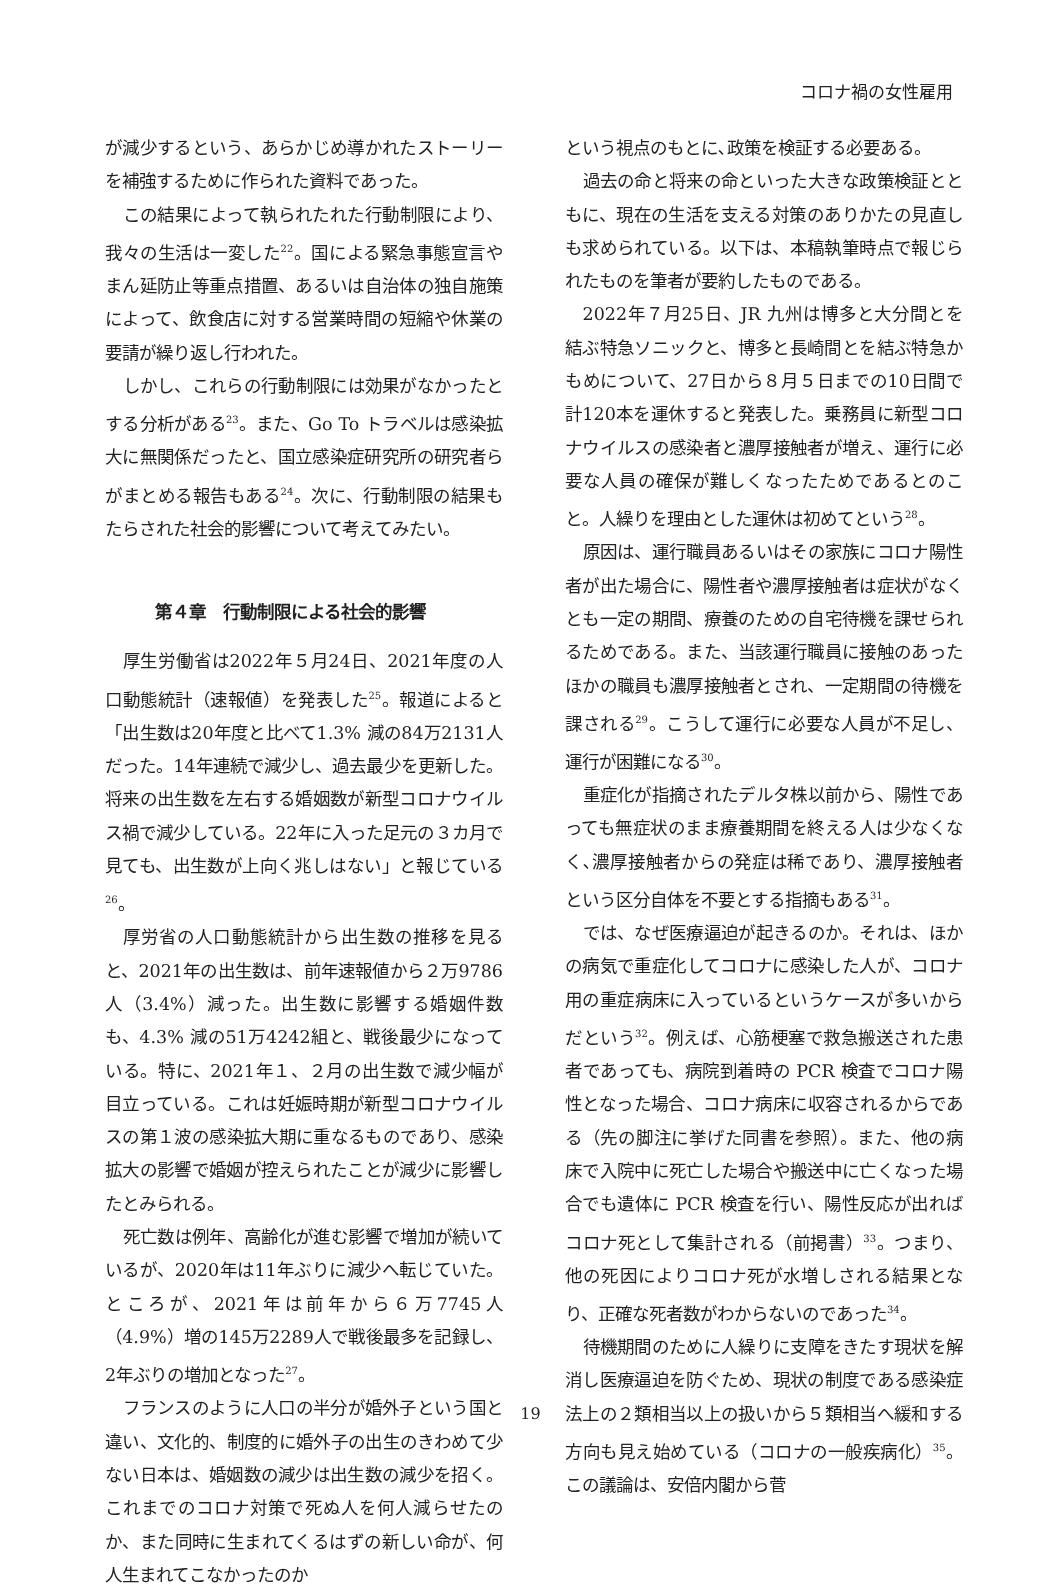コロナ禍の女性雇用
が減少するという、あらかじめ導かれたストーリーを補強するために作られた資料であった。
この結果によって執られたれた行動制限により、我々の生活は一変した<sup>22</sup>。国による緊急事態宣言やまん延防止等重点措置、あるいは自治体の独自施策によって、飲食店に対する営業時間の短縮や休業の要請が繰り返し行われた。
しかし、これらの行動制限には効果がなかったとする分析がある<sup>23</sup>。また、Go To トラベルは感染拡大に無関係だったと、国立感染症研究所の研究者らがまとめる報告もある<sup>24</sup>。次に、行動制限の結果もたらされた社会的影響について考えてみたい。
第４章　行動制限による社会的影響
厚生労働省は2022年５月24日、2021年度の人口動態統計（速報値）を発表した<sup>25</sup>。報道によると「出生数は20年度と比べて1.3% 減の84万2131人だった。14年連続で減少し、過去最少を更新した。将来の出生数を左右する婚姻数が新型コロナウイルス禍で減少している。22年に入った足元の３カ月で見ても、出生数が上向く兆しはない」と報じている<sup>26</sup>。
厚労省の人口動態統計から出生数の推移を見ると、2021年の出生数は、前年速報値から２万9786人（3.4%）減った。出生数に影響する婚姻件数も、4.3% 減の51万4242組と、戦後最少になっている。特に、2021年１、２月の出生数で減少幅が目立っている。これは妊娠時期が新型コロナウイルスの第１波の感染拡大期に重なるものであり、感染拡大の影響で婚姻が控えられたことが減少に影響したとみられる。
死亡数は例年、高齢化が進む影響で増加が続いているが、2020年は11年ぶりに減少へ転じていた。ところが、2021年は前年から６万7745人（4.9%）増の145万2289人で戦後最多を記録し、2年ぶりの増加となった<sup>27</sup>。
フランスのように人口の半分が婚外子という国と違い、文化的、制度的に婚外子の出生のきわめて少ない日本は、婚姻数の減少は出生数の減少を招く。これまでのコロナ対策で死ぬ人を何人減らせたのか、また同時に生まれてくるはずの新しい命が、何人生まれてこなかったのか
という視点のもとに､政策を検証する必要ある。
過去の命と将来の命といった大きな政策検証とともに、現在の生活を支える対策のありかたの見直しも求められている。以下は、本稿執筆時点で報じられたものを筆者が要約したものである。
2022年７月25日、JR 九州は博多と大分間とを結ぶ特急ソニックと、博多と長崎間とを結ぶ特急かもめについて、27日から８月５日までの10日間で計120本を運休すると発表した。乗務員に新型コロナウイルスの感染者と濃厚接触者が増え、運行に必要な人員の確保が難しくなったためであるとのこと。人繰りを理由とした運休は初めてという<sup>28</sup>。
原因は、運行職員あるいはその家族にコロナ陽性者が出た場合に、陽性者や濃厚接触者は症状がなくとも一定の期間、療養のための自宅待機を課せられるためである。また、当該運行職員に接触のあったほかの職員も濃厚接触者とされ、一定期間の待機を課される<sup>29</sup>。こうして運行に必要な人員が不足し、運行が困難になる<sup>30</sup>。
重症化が指摘されたデルタ株以前から、陽性であっても無症状のまま療養期間を終える人は少なくなく､濃厚接触者からの発症は稀であり、濃厚接触者という区分自体を不要とする指摘もある<sup>31</sup>。
では、なぜ医療逼迫が起きるのか。それは、ほかの病気で重症化してコロナに感染した人が、コロナ用の重症病床に入っているというケースが多いからだという<sup>32</sup>。例えば、心筋梗塞で救急搬送された患者であっても、病院到着時の PCR 検査でコロナ陽性となった場合、コロナ病床に収容されるからである（先の脚注に挙げた同書を参照）。また、他の病床で入院中に死亡した場合や搬送中に亡くなった場合でも遺体に PCR 検査を行い、陽性反応が出ればコロナ死として集計される（前掲書）<sup>33</sup>。つまり、他の死因によりコロナ死が水増しされる結果となり、正確な死者数がわからないのであった<sup>34</sup>。
待機期間のために人繰りに支障をきたす現状を解消し医療逼迫を防ぐため、現状の制度である感染症法上の２類相当以上の扱いから５類相当へ緩和する方向も見え始めている（コロナの一般疾病化）<sup>35</sup>。この議論は、安倍内閣から菅
19